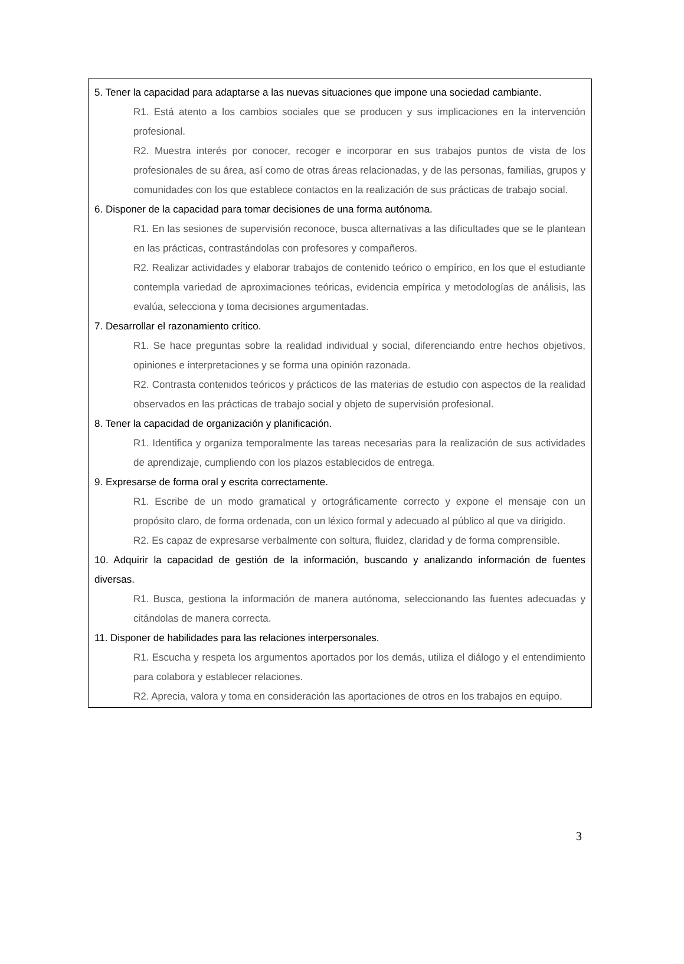5. Tener la capacidad para adaptarse a las nuevas situaciones que impone una sociedad cambiante.
R1. Está atento a los cambios sociales que se producen y sus implicaciones en la intervención profesional.
R2. Muestra interés por conocer, recoger e incorporar en sus trabajos puntos de vista de los profesionales de su área, así como de otras áreas relacionadas, y de las personas, familias, grupos y comunidades con los que establece contactos en la realización de sus prácticas de trabajo social.
6. Disponer de la capacidad para tomar decisiones de una forma autónoma.
R1. En las sesiones de supervisión reconoce, busca alternativas a las dificultades que se le plantean en las prácticas, contrastándolas con profesores y compañeros.
R2. Realizar actividades y elaborar trabajos de contenido teórico o empírico, en los que el estudiante contempla variedad de aproximaciones teóricas, evidencia empírica y metodologías de análisis, las evalúa, selecciona y toma decisiones argumentadas.
7. Desarrollar el razonamiento crítico.
R1. Se hace preguntas sobre la realidad individual y social, diferenciando entre hechos objetivos, opiniones e interpretaciones y se forma una opinión razonada.
R2. Contrasta contenidos teóricos y prácticos de las materias de estudio con aspectos de la realidad observados en las prácticas de trabajo social y objeto de supervisión profesional.
8. Tener la capacidad de organización y planificación.
R1. Identifica y organiza temporalmente las tareas necesarias para la realización de sus actividades de aprendizaje, cumpliendo con los plazos establecidos de entrega.
9. Expresarse de forma oral y escrita correctamente.
R1. Escribe de un modo gramatical y ortográficamente correcto y expone el mensaje con un propósito claro, de forma ordenada, con un léxico formal y adecuado al público al que va dirigido.
R2. Es capaz de expresarse verbalmente con soltura, fluidez, claridad y de forma comprensible.
10. Adquirir la capacidad de gestión de la información, buscando y analizando información de fuentes diversas.
R1. Busca, gestiona la información de manera autónoma, seleccionando las fuentes adecuadas y citándolas de manera correcta.
11. Disponer de habilidades para las relaciones interpersonales.
R1. Escucha y respeta los argumentos aportados por los demás, utiliza el diálogo y el entendimiento para colabora y establecer relaciones.
R2. Aprecia, valora y toma en consideración las aportaciones de otros en los trabajos en equipo.
3